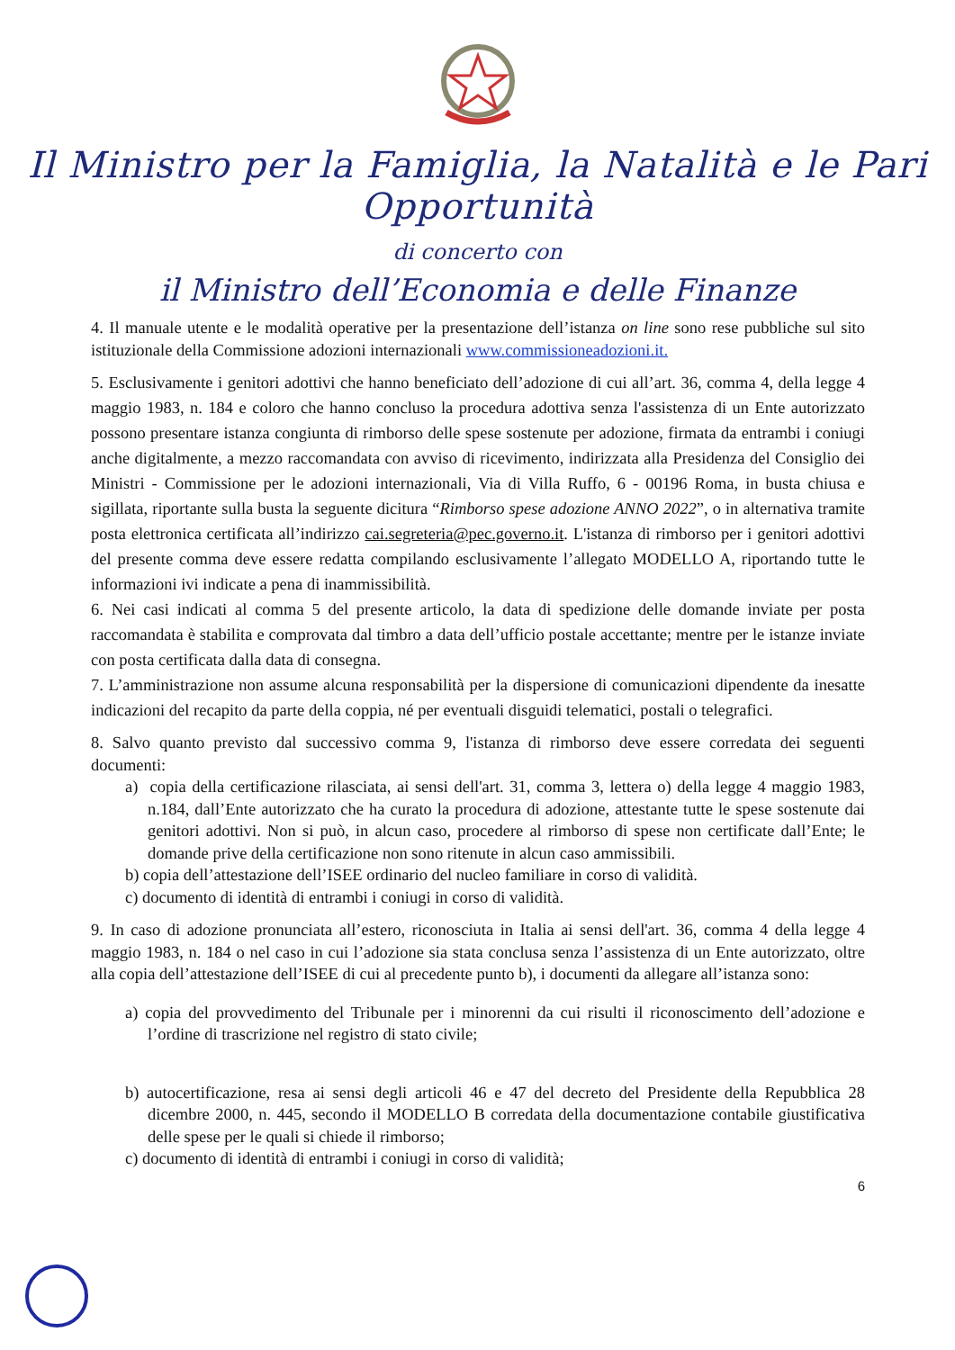Il Ministro per la Famiglia, la Natalità e le Pari Opportunità
di concerto con
il Ministro dell’Economia e delle Finanze
4. Il manuale utente e le modalità operative per la presentazione dell’istanza on line sono rese pubbliche sul sito istituzionale della Commissione adozioni internazionali www.commissioneadozioni.it.
5. Esclusivamente i genitori adottivi che hanno beneficiato dell’adozione di cui all’art. 36, comma 4, della legge 4 maggio 1983, n. 184 e coloro che hanno concluso la procedura adottiva senza l'assistenza di un Ente autorizzato possono presentare istanza congiunta di rimborso delle spese sostenute per adozione, firmata da entrambi i coniugi anche digitalmente, a mezzo raccomandata con avviso di ricevimento, indirizzata alla Presidenza del Consiglio dei Ministri - Commissione per le adozioni internazionali, Via di Villa Ruffo, 6 - 00196 Roma, in busta chiusa e sigillata, riportante sulla busta la seguente dicitura “Rimborso spese adozione ANNO 2022”, o in alternativa tramite posta elettronica certificata all’indirizzo cai.segreteria@pec.governo.it. L'istanza di rimborso per i genitori adottivi del presente comma deve essere redatta compilando esclusivamente l’allegato MODELLO A, riportando tutte le informazioni ivi indicate a pena di inammissibilità.
6. Nei casi indicati al comma 5 del presente articolo, la data di spedizione delle domande inviate per posta raccomandata è stabilita e comprovata dal timbro a data dell’ufficio postale accettante; mentre per le istanze inviate con posta certificata dalla data di consegna.
7. L’amministrazione non assume alcuna responsabilità per la dispersione di comunicazioni dipendente da inesatte indicazioni del recapito da parte della coppia, né per eventuali disguidi telematici, postali o telegrafici.
8. Salvo quanto previsto dal successivo comma 9, l'istanza di rimborso deve essere corredata dei seguenti documenti:
a) copia della certificazione rilasciata, ai sensi dell'art. 31, comma 3, lettera o) della legge 4 maggio 1983, n.184, dall’Ente autorizzato che ha curato la procedura di adozione, attestante tutte le spese sostenute dai genitori adottivi. Non si può, in alcun caso, procedere al rimborso di spese non certificate dall’Ente; le domande prive della certificazione non sono ritenute in alcun caso ammissibili.
b) copia dell’attestazione dell’ISEE ordinario del nucleo familiare in corso di validità.
c) documento di identità di entrambi i coniugi in corso di validità.
9. In caso di adozione pronunciata all’estero, riconosciuta in Italia ai sensi dell'art. 36, comma 4 della legge 4 maggio 1983, n. 184 o nel caso in cui l’adozione sia stata conclusa senza l’assistenza di un Ente autorizzato, oltre alla copia dell’attestazione dell’ISEE di cui al precedente punto b), i documenti da allegare all’istanza sono:
a) copia del provvedimento del Tribunale per i minorenni da cui risulti il riconoscimento dell’adozione e l’ordine di trascrizione nel registro di stato civile;
b) autocertificazione, resa ai sensi degli articoli 46 e 47 del decreto del Presidente della Repubblica 28 dicembre 2000, n. 445, secondo il MODELLO B corredata della documentazione contabile giustificativa delle spese per le quali si chiede il rimborso;
c) documento di identità di entrambi i coniugi in corso di validità;
6